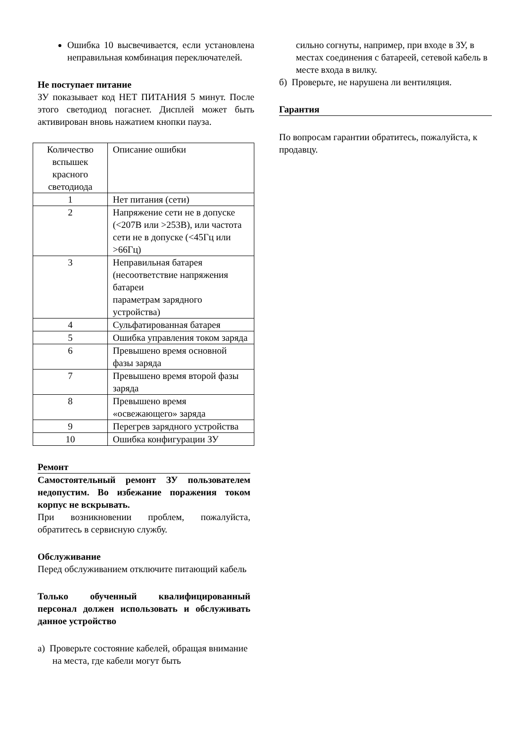Ошибка 10 высвечивается, если установлена неправильная комбинация переключателей.
Не поступает питание
ЗУ показывает код НЕТ ПИТАНИЯ 5 минут. После этого светодиод погаснет. Дисплей может быть активирован вновь нажатием кнопки пауза.
| Количество вспышек красного светодиода | Описание ошибки |
| 1 | Нет питания (сети) |
| 2 | Напряжение сети не в допуске (<207В или >253В), или частота сети не в допуске (<45Гц или >66Гц) |
| 3 | Неправильная батарея (несоответствие напряжения батареи параметрам зарядного устройства) |
| 4 | Сульфатированная батарея |
| 5 | Ошибка управления током заряда |
| 6 | Превышено время основной фазы заряда |
| 7 | Превышено время второй фазы заряда |
| 8 | Превышено время «освежающего» заряда |
| 9 | Перегрев зарядного устройства |
| 10 | Ошибка конфигурации ЗУ |
Ремонт
Самостоятельный ремонт ЗУ пользователем недопустим. Во избежание поражения током корпус не вскрывать.
При возникновении проблем, пожалуйста, обратитесь в сервисную службу.
Обслуживание
Перед обслуживанием отключите питающий кабель
Только обученный квалифицированный персонал должен использовать и обслуживать данное устройство
а) Проверьте состояние кабелей, обращая внимание на места, где кабели могут быть
сильно согнуты, например, при входе в ЗУ, в местах соединения с батареей, сетевой кабель в месте входа в вилку.
б) Проверьте, не нарушена ли вентиляция.
Гарантия
По вопросам гарантии обратитесь, пожалуйста, к продавцу.